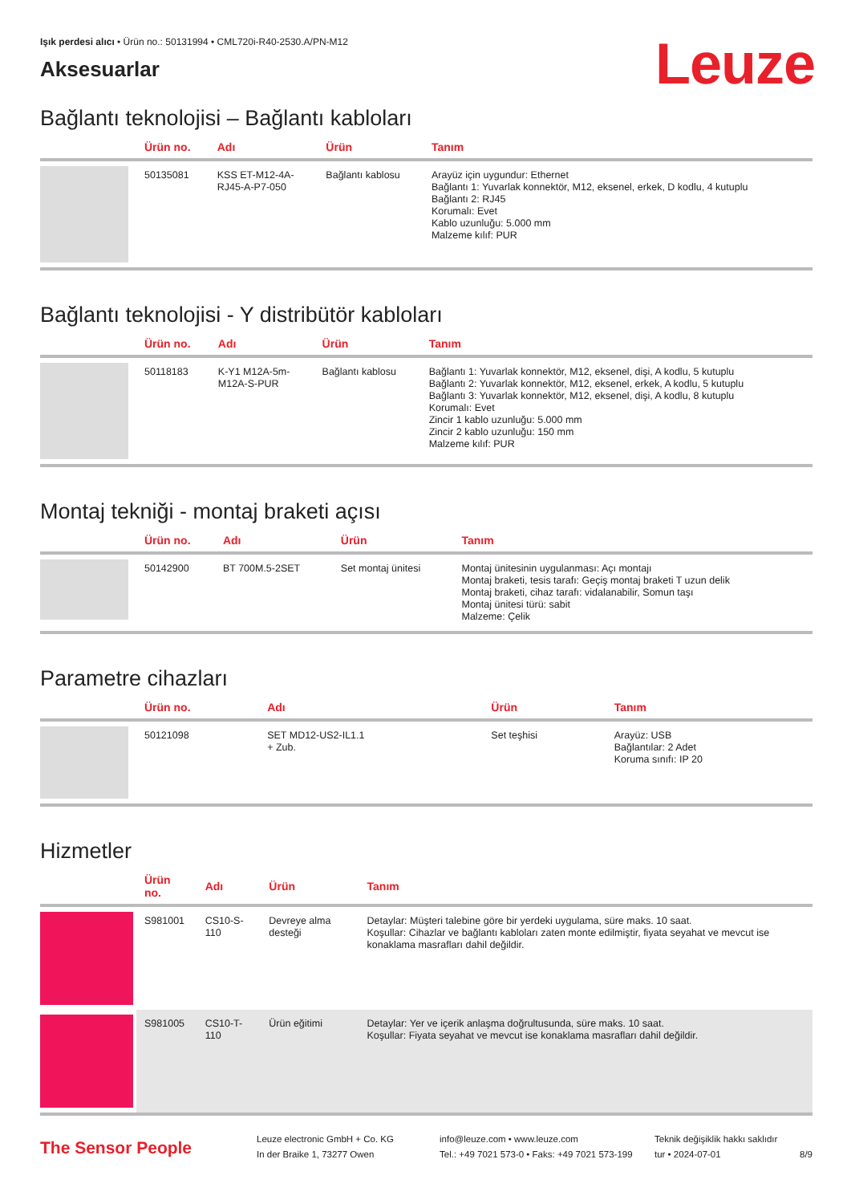Işık perdesi alıcı • Ürün no.: 50131994 • CML720i-R40-2530.A/PN-M12
Leuze
Aksesuarlar
Bağlantı teknolojisi – Bağlantı kabloları
| | Ürün no. | Adı | Ürün | Tanım |
| --- | --- | --- | --- | --- |
| | 50135081 | KSS ET-M12-4A- RJ45-A-P7-050 | Bağlantı kablosu | Arayüz için uygundur: Ethernet Bağlantı 1: Yuvarlak konnektör, M12, eksenel, erkek, D kodlu, 4 kutuplu Bağlantı 2: RJ45 Korumalı: Evet Kablo uzunluğu: 5.000 mm Malzeme kılıf: PUR |
Bağlantı teknolojisi - Y distribütör kabloları
| | Ürün no. | Adı | Ürün | Tanım |
| --- | --- | --- | --- | --- |
| | 50118183 | K-Y1 M12A-5m- M12A-S-PUR | Bağlantı kablosu | Bağlantı 1: Yuvarlak konnektör, M12, eksenel, dişi, A kodlu, 5 kutuplu Bağlantı 2: Yuvarlak konnektör, M12, eksenel, erkek, A kodlu, 5 kutuplu Bağlantı 3: Yuvarlak konnektör, M12, eksenel, dişi, A kodlu, 8 kutuplu Korumalı: Evet Zincir 1 kablo uzunluğu: 5.000 mm Zincir 2 kablo uzunluğu: 150 mm Malzeme kılıf: PUR |
Montaj tekniği - montaj braketi açısı
| | Ürün no. | Adı | Ürün | Tanım |
| --- | --- | --- | --- | --- |
| | 50142900 | BT 700M.5-2SET | Set montaj ünitesi | Montaj ünitesinin uygulanması: Açı montajı Montaj braketi, tesis tarafı: Geçiş montaj braketi T uzun delik Montaj braketi, cihaz tarafı: vidalanabilir, Somun taşı Montaj ünitesi türü: sabit Malzeme: Çelik |
Parametre cihazları
| | Ürün no. | Adı | Ürün | Tanım |
| --- | --- | --- | --- | --- |
| | 50121098 | SET MD12-US2-IL1.1 + Zub. | Set teşhisi | Arayüz: USB Bağlantılar: 2 Adet Koruma sınıfı: IP 20 |
Hizmetler
| | Ürün no. | Adı | Ürün | Tanım |
| --- | --- | --- | --- | --- |
| | S981001 | CS10-S-110 | Devreye alma desteği | Detaylar: Müşteri talebine göre bir yerdeki uygulama, süre maks. 10 saat. Koşullar: Cihazlar ve bağlantı kabloları zaten monte edilmiştir, fiyata seyahat ve mevcut ise konaklama masrafları dahil değildir. |
| | S981005 | CS10-T-110 | Ürün eğitimi | Detaylar: Yer ve içerik anlaşma doğrultusunda, süre maks. 10 saat. Koşullar: Fiyata seyahat ve mevcut ise konaklama masrafları dahil değildir. |
The Sensor People
Leuze electronic GmbH + Co. KG
In der Braike 1, 73277 Owen
info@leuze.com • www.leuze.com
Tel.: +49 7021 573-0 • Faks: +49 7021 573-199
Teknik değişiklik hakkı saklıdır
tur • 2024-07-01
8/9